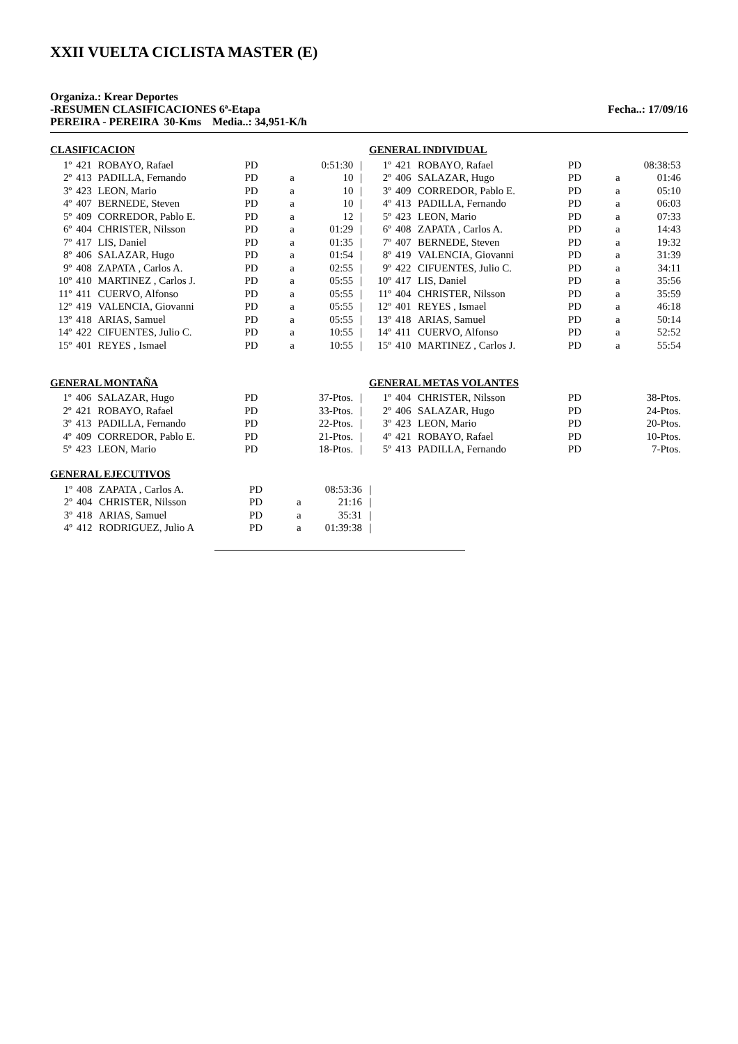XXII VUELTA CICLISTA MASTER (E)
Organiza.: Krear Deportes
-RESUMEN CLASIFICACIONES 6ª-Etapa Fecha..: 17/09/16
PEREIRA - PEREIRA 30-Kms Media..: 34,951-K/h
CLASIFICACION
| 1º | 421 | ROBAYO, Rafael | PD | | 0:51:30 | / |
| 2º | 413 | PADILLA, Fernando | PD | a | 10 | / |
| 3º | 423 | LEON, Mario | PD | a | 10 | / |
| 4º | 407 | BERNEDE, Steven | PD | a | 10 | / |
| 5º | 409 | CORREDOR, Pablo E. | PD | a | 12 | / |
| 6º | 404 | CHRISTER, Nilsson | PD | a | 01:29 | / |
| 7º | 417 | LIS, Daniel | PD | a | 01:35 | / |
| 8º | 406 | SALAZAR, Hugo | PD | a | 01:54 | / |
| 9º | 408 | ZAPATA , Carlos A. | PD | a | 02:55 | / |
| 10º | 410 | MARTINEZ , Carlos J. | PD | a | 05:55 | / |
| 11º | 411 | CUERVO, Alfonso | PD | a | 05:55 | / |
| 12º | 419 | VALENCIA, Giovanni | PD | a | 05:55 | / |
| 13º | 418 | ARIAS, Samuel | PD | a | 05:55 | / |
| 14º | 422 | CIFUENTES, Julio C. | PD | a | 10:55 | / |
| 15º | 401 | REYES , Ismael | PD | a | 10:55 | / |
GENERAL INDIVIDUAL
| 1º | 421 | ROBAYO, Rafael | PD | | 08:38:53 |
| 2º | 406 | SALAZAR, Hugo | PD | a | 01:46 |
| 3º | 409 | CORREDOR, Pablo E. | PD | a | 05:10 |
| 4º | 413 | PADILLA, Fernando | PD | a | 06:03 |
| 5º | 423 | LEON, Mario | PD | a | 07:33 |
| 6º | 408 | ZAPATA , Carlos A. | PD | a | 14:43 |
| 7º | 407 | BERNEDE, Steven | PD | a | 19:32 |
| 8º | 419 | VALENCIA, Giovanni | PD | a | 31:39 |
| 9º | 422 | CIFUENTES, Julio C. | PD | a | 34:11 |
| 10º | 417 | LIS, Daniel | PD | a | 35:56 |
| 11º | 404 | CHRISTER, Nilsson | PD | a | 35:59 |
| 12º | 401 | REYES , Ismael | PD | a | 46:18 |
| 13º | 418 | ARIAS, Samuel | PD | a | 50:14 |
| 14º | 411 | CUERVO, Alfonso | PD | a | 52:52 |
| 15º | 410 | MARTINEZ , Carlos J. | PD | a | 55:54 |
GENERAL MONTAÑA
| 1º | 406 | SALAZAR, Hugo | PD | | 37-Ptos. | / |
| 2º | 421 | ROBAYO, Rafael | PD | | 33-Ptos. | / |
| 3º | 413 | PADILLA, Fernando | PD | | 22-Ptos. | / |
| 4º | 409 | CORREDOR, Pablo E. | PD | | 21-Ptos. | / |
| 5º | 423 | LEON, Mario | PD | | 18-Ptos. | / |
GENERAL METAS VOLANTES
| 1º | 404 | CHRISTER, Nilsson | PD | | 38-Ptos. |
| 2º | 406 | SALAZAR, Hugo | PD | | 24-Ptos. |
| 3º | 423 | LEON, Mario | PD | | 20-Ptos. |
| 4º | 421 | ROBAYO, Rafael | PD | | 10-Ptos. |
| 5º | 413 | PADILLA, Fernando | PD | | 7-Ptos. |
GENERAL EJECUTIVOS
| 1º | 408 | ZAPATA , Carlos A. | PD | | 08:53:36 | / |
| 2º | 404 | CHRISTER, Nilsson | PD | a | 21:16 | / |
| 3º | 418 | ARIAS, Samuel | PD | a | 35:31 | / |
| 4º | 412 | RODRIGUEZ, Julio A | PD | a | 01:39:38 | / |